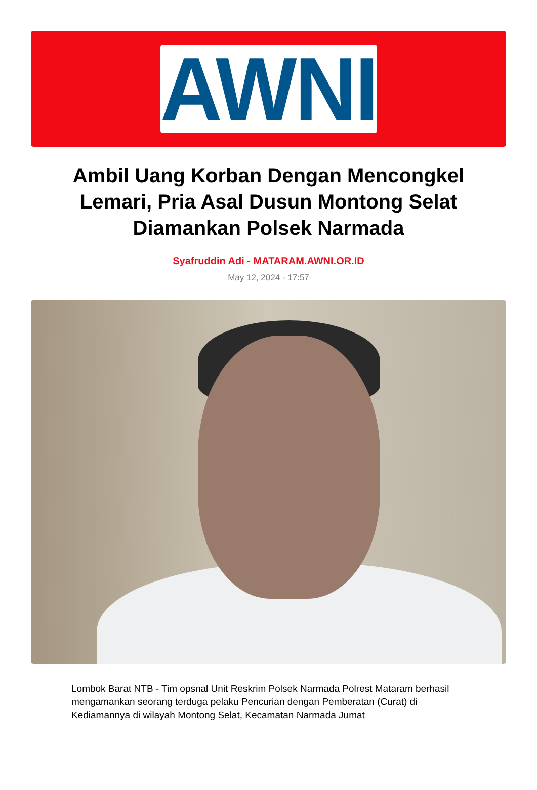AWNI
Ambil Uang Korban Dengan Mencongkel Lemari, Pria Asal Dusun Montong Selat Diamankan Polsek Narmada
Syafruddin Adi - MATARAM.AWNI.OR.ID
May 12, 2024 - 17:57
Lombok Barat NTB - Tim opsnal Unit Reskrim Polsek Narmada Polrest Mataram berhasil mengamankan seorang terduga pelaku Pencurian dengan Pemberatan (Curat) di Kediamannya di wilayah Montong Selat, Kecamatan Narmada Jumat